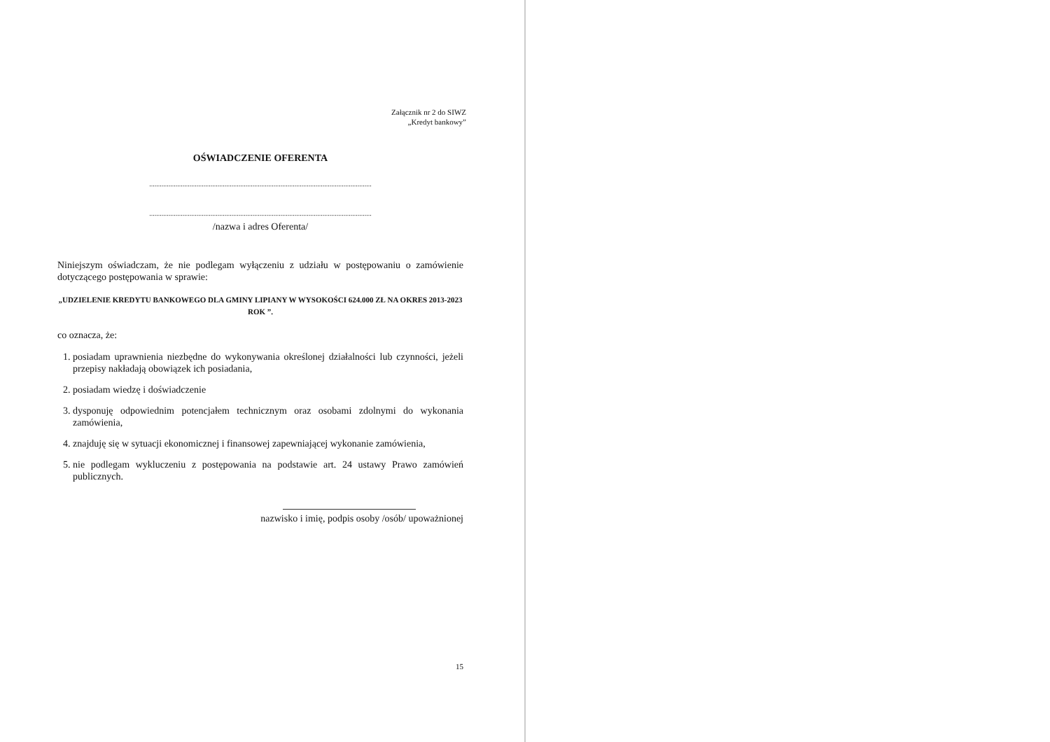Załącznik nr 2 do SIWZ
„Kredyt bankowy”
OŚWIADCZENIE OFERENTA
...............................................................................................................................
...............................................................................................................................
/nazwa i adres Oferenta/
Niniejszym oświadczam, że nie podlegam wyłączeniu z udziału w postępowaniu o zamówienie dotyczącego postępowania w sprawie:
„UDZIELENIE KREDYTU BANKOWEGO DLA GMINY LIPIANY W WYSOKOŚCI 624.000 ZŁ NA OKRES 2013-2023 ROK ”.
co oznacza, że:
1. posiadam uprawnienia niezbędne do wykonywania określonej działalności lub czynności, jeżeli przepisy nakładają obowiązek ich posiadania,
2. posiadam wiedzę i doświadczenie
3. dysponuję odpowiednim potencjałem technicznym oraz osobami zdolnymi do wykonania zamówienia,
4. znajduję się w sytuacji ekonomicznej i finansowej zapewniającej wykonanie zamówienia,
5. nie podlegam wykluczeniu z postępowania na podstawie art. 24 ustawy Prawo zamówień publicznych.
nazwisko i imię, podpis osoby /osób/ upoważnionej
15